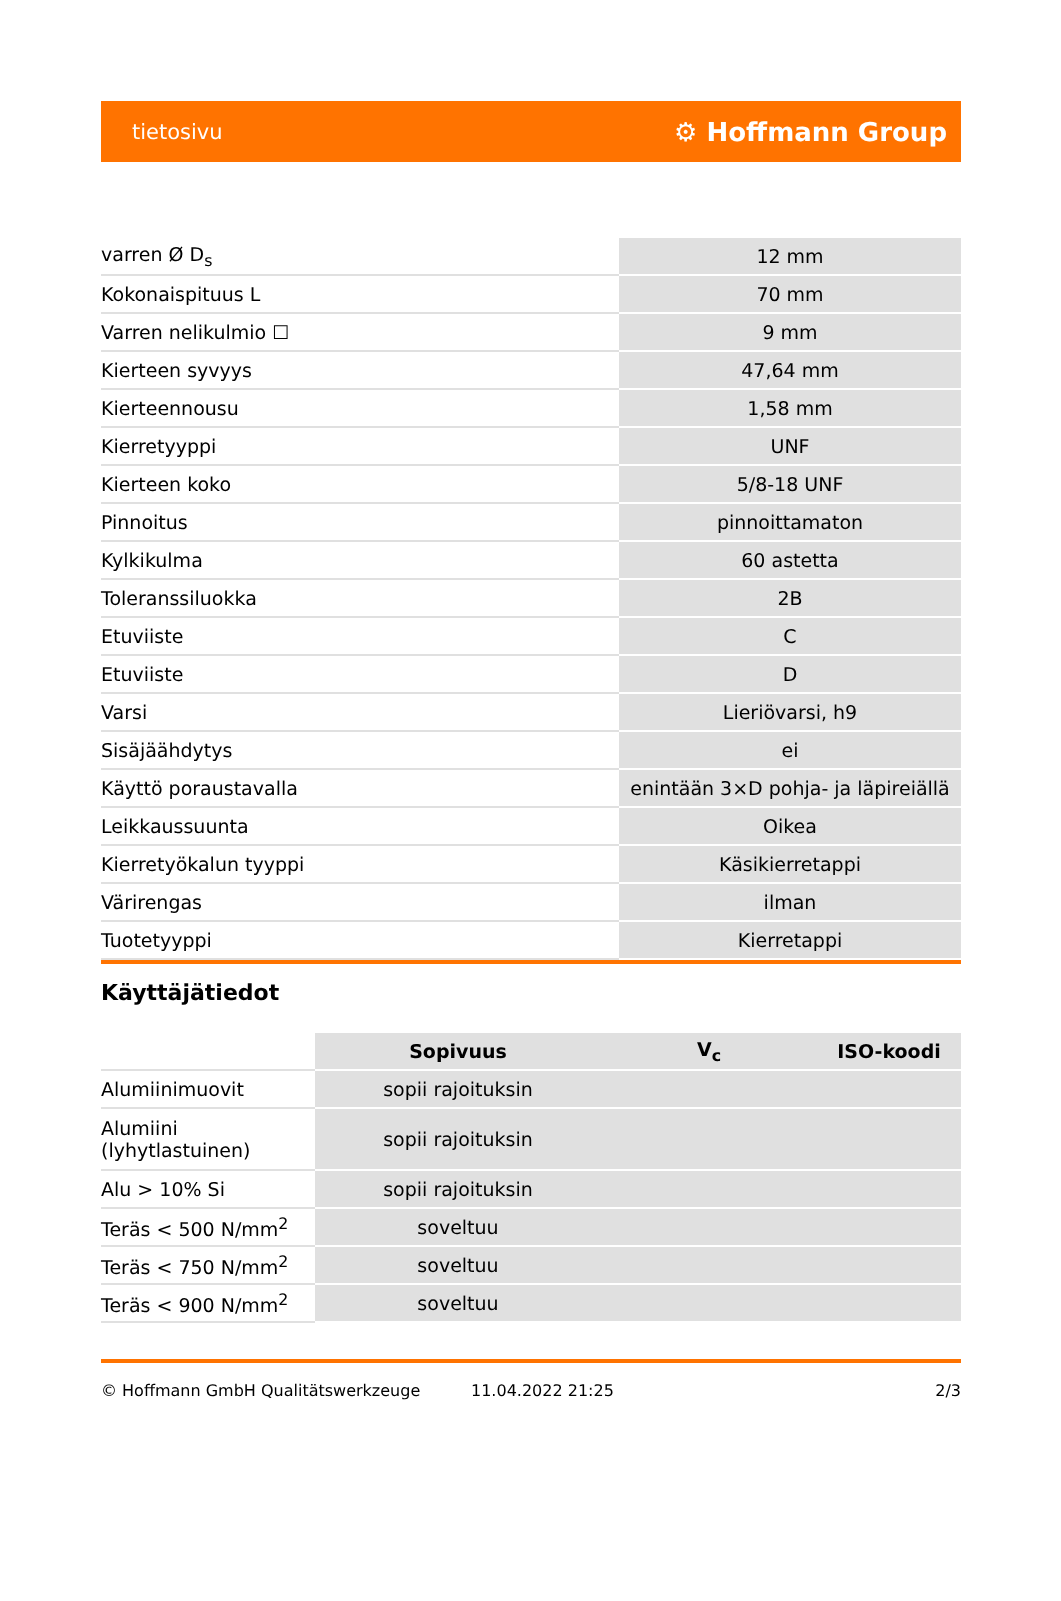tietosivu ⚙ Hoffmann Group
| varren Ø D<sub>s</sub> | 12 mm |
| Kokonaispituus L | 70 mm |
| Varren nelikulmio ☐ | 9 mm |
| Kierteen syvyys | 47,64 mm |
| Kierteennousu | 1,58 mm |
| Kierretyyppi | UNF |
| Kierteen koko | 5/8-18 UNF |
| Pinnoitus | pinnoittamaton |
| Kylkikulma | 60 astetta |
| Toleranssiluokka | 2B |
| Etuviiste | C |
| Etuviiste | D |
| Varsi | Lieriövarsi, h9 |
| Sisäjäähdytys | ei |
| Käyttö poraustavalla | enintään 3×D pohja- ja läpireiällä |
| Leikkaussuunta | Oikea |
| Kierretyökalun tyyppi | Käsikierretappi |
| Värirengas | ilman |
| Tuotetyyppi | Kierretappi |
Käyttäjätiedot
| | Sopivuus | V<sub>c</sub> | ISO-koodi |
| Alumiinimuovit | sopii rajoituksin | | |
| Alumiini (lyhytlastuinen) | sopii rajoituksin | | |
| Alu > 10% Si | sopii rajoituksin | | |
| Teräs < 500 N/mm<sup>2</sup> | soveltuu | | |
| Teräs < 750 N/mm<sup>2</sup> | soveltuu | | |
| Teräs < 900 N/mm<sup>2</sup> | soveltuu | | |
© Hoffmann GmbH Qualitätswerkzeuge 11.04.2022 21:25 2/3